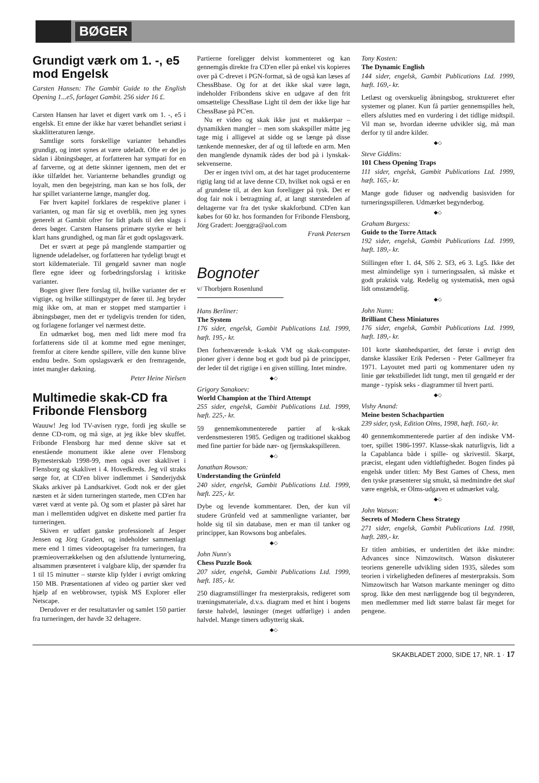BØGER
Grundigt værk om 1. -, e5 mod Engelsk
Carsten Hansen: The Gambit Guide to the English Opening 1...e5, forlaget Gambit. 256 sider 16 £.
Carsten Hansen har lavet et digert værk om 1. -, e5 i engelsk. Et emne der ikke har været behandlet seriøst i skaklitteraturen længe.
Samtlige sorts forskellige varianter behandles grundigt, og intet synes at være udeladt. Ofte er det jo sådan i åbningsbøger, at forfatteren har sympati for en af farverne, og at dette skinner igennem, men det er ikke tilfældet her. Varianterne behandles grundigt og loyalt, men den begejstring, man kan se hos folk, der har spillet varianterne længe, mangler dog.
Før hvert kapitel forklares de respektive planer i varianten, og man får sig et overblik, men jeg synes generelt at Gambit ofrer for lidt plads til den slags i deres bøger. Carsten Hansens primære styrke er helt klart hans grundighed, og man får et godt opslagsværk.
Det er svært at pege på manglende stampartier og lignende udeladelser, og forfatteren har tydeligt brugt et stort kildemateriale. Til gengæld savner man nogle flere egne ideer og forbedringsforslag i kritiske varianter.
Bogen giver flere forslag til, hvilke varianter der er vigtige, og hvilke stillingstyper de fører til. Jeg bryder mig ikke om, at man er stoppet med stampartier i åbningsbøger, men det er tydeligvis trenden for tiden, og forlagene forlanger vel nærmest dette.
En udmærket bog, men med lidt mere mod fra forfatterens side til at komme med egne meninger, fremfor at citere kendte spillere, ville den kunne blive endnu bedre. Som opslagsværk er den fremragende, intet mangler dækning.
Peter Heine Nielsen
Multimedie skak-CD fra Fribonde Flensborg
Wauuw! Jeg lod TV-avisen ryge, fordi jeg skulle se denne CD-rom, og må sige, at jeg ikke blev skuffet. Fribonde Flensborg har med denne skive sat et enestående monument ikke alene over Flensborg Bymesterskab 1998-99, men også over skaklivet i Flensborg og skaklivet i 4. Hovedkreds. Jeg vil straks sørge for, at CD'en bliver indlemmet i Sønderjydsk Skaks arkiver på Landsarkivet. Godt nok er der gået næsten et år siden turneringen startede, men CD'en har været værd at vente på. Og som et plaster på såret har man i mellemtiden udgivet en diskette med partier fra turneringen.
Skiven er udført ganske professionelt af Jesper Jensen og Jörg Gradert, og indeholder sammenlagt mere end 1 times videooptagelser fra turneringen, fra præmieoverrækkelsen og den afsluttende lynturnering, altsammen præsenteret i valgbare klip, der spænder fra 1 til 15 minutter – største klip fylder i øvrigt omkring 150 MB. Præsentationen af video og partier sker ved hjælp af en webbrowser, typisk MS Explorer eller Netscape.
Derudover er der resultattavler og samlet 150 partier fra turneringen, der havde 32 deltagere.
Partierne foreligger delvist kommenteret og kan gennemgås direkte fra CD'en eller på enkel vis kopieres over på C-drevet i PGN-format, så de også kan læses af ChessBbase. Og for at det ikke skal være løgn, indeholder Fribondens skive en udgave af den frit omsættelige ChessBase Light til dem der ikke lige har ChessBase på PC'en.
Nu er video og skak ikke just et makkerpar – dynamikken mangler – men som skakspiller måtte jeg tage mig i alligevel at sidde og se længe på disse tænkende mennesker, der af og til løftede en arm. Men den manglende dynamik rådes der bod på i lynskak-sekvenserne.
Der er ingen tvivl om, at det har taget producenterne rigtig lang tid at lave denne CD, hvilket nok også er en af grundene til, at den kun foreligger på tysk. Det er dog fair nok i betragtning af, at langt størstedelen af deltagerne var fra det tyske skakforbund. CD'en kan købes for 60 kr. hos formanden for Fribonde Flensborg, Jörg Gradert: Joerggra@aol.com
Frank Petersen
Bognoter
v/ Thorbjørn Rosenlund
Hans Berliner:
The System
176 sider, engelsk, Gambit Publications Ltd. 1999, hæft. 195,- kr.
Den forhenværende k-skak VM og skak-computer-pioner giver i denne bog et godt bud på de principper, der leder til det rigtige i en given stilling. Intet mindre.
◆◇
Grigory Sanakoev:
World Champion at the Third Attempt
255 sider, engelsk, Gambit Publications Ltd. 1999, hæft. 225,- kr.
59 gennemkommenterede partier af k-skak verdensmesteren 1985. Gedigen og traditionel skakbog med fine partier for både nær- og fjernskakspilleren.
◆◇
Jonathan Rowson:
Understanding the Grünfeld
240 sider, engelsk, Gambit Publications Ltd. 1999, hæft. 225,- kr.
Dybe og levende kommentarer. Den, der kun vil studere Grünfeld ved at sammenligne varianter, bør holde sig til sin database, men er man til tanker og principper, kan Rowsons bog anbefales.
◆◇
John Nunn's
Chess Puzzle Book
207 sider, engelsk, Gambit Publications Ltd. 1999, hæft. 185,- kr.
250 diagramstillinger fra mesterpraksis, redigeret som træningsmateriale, d.v.s. diagram med et hint i bogens første halvdel, løsninger (meget udførlige) i anden halvdel. Mange timers udbytterig skak.
◆◇
Tony Kosten:
The Dynamic English
144 sider, engelsk, Gambit Publications Ltd. 1999, hæft. 169,- kr.
Letlæst og overskuelig åbningsbog, struktureret efter systemer og planer. Kun få partier gennemspilles helt, ellers afsluttes med en vurdering i det tidlige midtspil. Vil man se, hvordan ideerne udvikler sig, må man derfor ty til andre kilder.
◆◇
Steve Giddins:
101 Chess Opening Traps
111 sider, engelsk, Gambit Publications Ltd. 1999, hæft. 165,- kr.
Mange gode fiduser og nødvendig basisviden for turneringsspilleren. Udmærket begynderbog.
◆◇
Graham Burgess:
Guide to the Torre Attack
192 sider, engelsk, Gambit Publications Ltd. 1999, hæft. 189,- kr.
Stillingen efter 1. d4, Sf6 2. Sf3, e6 3. Lg5. Ikke det mest almindelige syn i turneringssalen, så måske et godt praktisk valg. Redelig og systematisk, men også lidt omstændelig.
◆◇
John Nunn:
Brilliant Chess Miniatures
176 sider, engelsk, Gambit Publications Ltd. 1999, hæft. 189,- kr.
101 korte skønhedspartier, det første i øvrigt den danske klassiker Erik Pedersen - Peter Gallmeyer fra 1971. Layoutet med parti og kommentarer uden ny linie gør tekstbilledet lidt tungt, men til gengæld er der mange - typisk seks - diagrammer til hvert parti.
◆◇
Vishy Anand:
Meine besten Schachpartien
239 sider, tysk, Edition Olms, 1998, hæft. 160,- kr.
40 gennemkommenterede partier af den indiske VM-toer, spillet 1986-1997. Klasse-skak naturligvis, lidt a la Capablanca både i spille- og skrivestil. Skarpt, præcist, elegant uden vidtløftigheder. Bogen findes på engelsk under titlen: My Best Games of Chess, men den tyske præsenterer sig smukt, så medmindre det skal være engelsk, er Olms-udgaven et udmærket valg.
◆◇
John Watson:
Secrets of Modern Chess Strategy
271 sider, engelsk, Gambit Publications Ltd. 1998, hæft. 289,- kr.
Er titlen ambitiøs, er undertitlen det ikke mindre: Advances since Nimzowitsch. Watson diskuterer teoriens generelle udvikling siden 1935, således som teorien i virkeligheden defineres af mesterpraksis. Som Nimzowitsch har Watson markante meninger og ditto sprog. Ikke den mest nærliggende bog til begynderen, men medlemmer med lidt større balast får meget for pengene.
SKAKBLADET 2000, SIDE 17, NR. 1 · 17